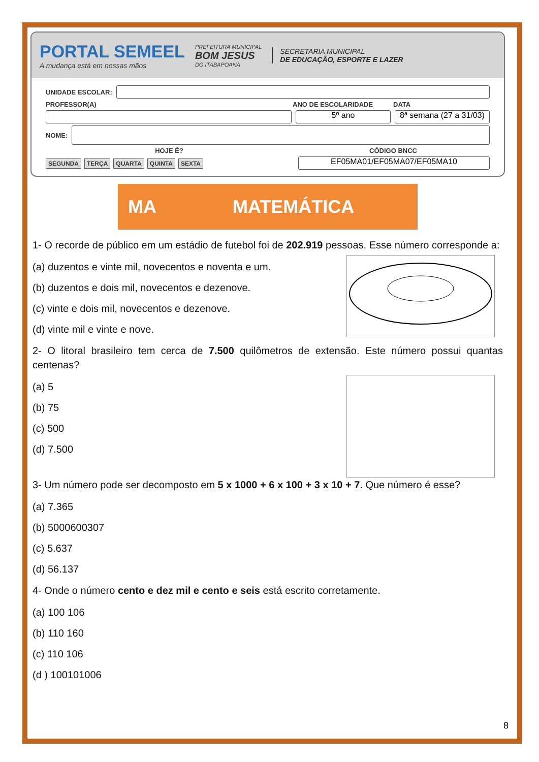PORTAL SEMEEL
A mudança está em nossas mãos
PREFEITURA MUNICIPAL
BOM JESUS
DO ITABAPOANA
SECRETARIA MUNICIPAL
DE EDUCAÇÃO, ESPORTE E LAZER
UNIDADE ESCOLAR:
PROFESSOR(A) ANO DE ESCOLARIDADE DATA
5º ano
8ª semana (27 a 31/03)
NOME:
HOJE É? CÓDIGO BNCC
SEGUNDA TERÇA QUARTA QUINTA SEXTA
EF05MA01/EF05MA07/EF05MA10
MA MATEMÁTICA
1- O recorde de público em um estádio de futebol foi de 202.919 pessoas. Esse número corresponde a:
(a) duzentos e vinte mil, novecentos e noventa e um.
(b) duzentos e dois mil, novecentos e dezenove.
(c) vinte e dois mil, novecentos e dezenove.
(d) vinte mil e vinte e nove.
2- O litoral brasileiro tem cerca de 7.500 quilômetros de extensão. Este número possui quantas centenas?
(a) 5
(b) 75
(c) 500
(d) 7.500
3- Um número pode ser decomposto em 5 x 1000 + 6 x 100 + 3 x 10 + 7. Que número é esse?
(a) 7.365
(b) 5000600307
(c) 5.637
(d) 56.137
4- Onde o número cento e dez mil e cento e seis está escrito corretamente.
(a) 100 106
(b) 110 160
(c) 110 106
(d ) 100101006
8